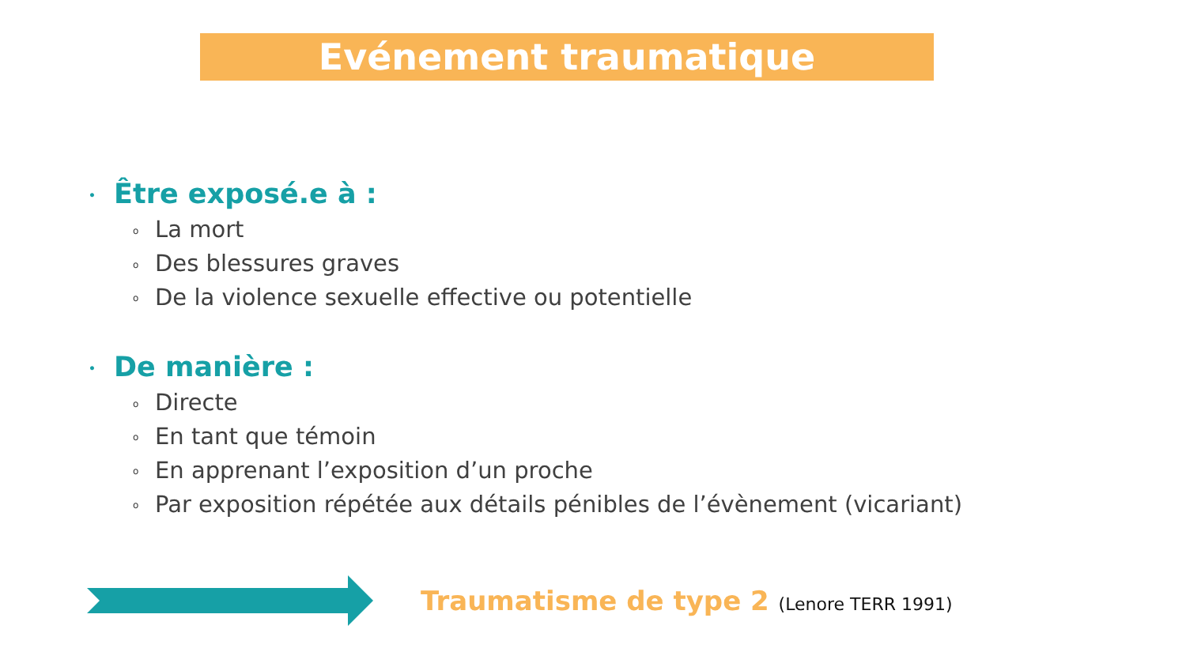Evénement traumatique
• Être exposé.e à :
o La mort
o Des blessures graves
o De la violence sexuelle effective ou potentielle
• De manière :
o Directe
o En tant que témoin
o En apprenant l’exposition d’un proche
o Par exposition répétée aux détails pénibles de l’évènement (vicariant)
Traumatisme de type 2 (Lenore TERR 1991)